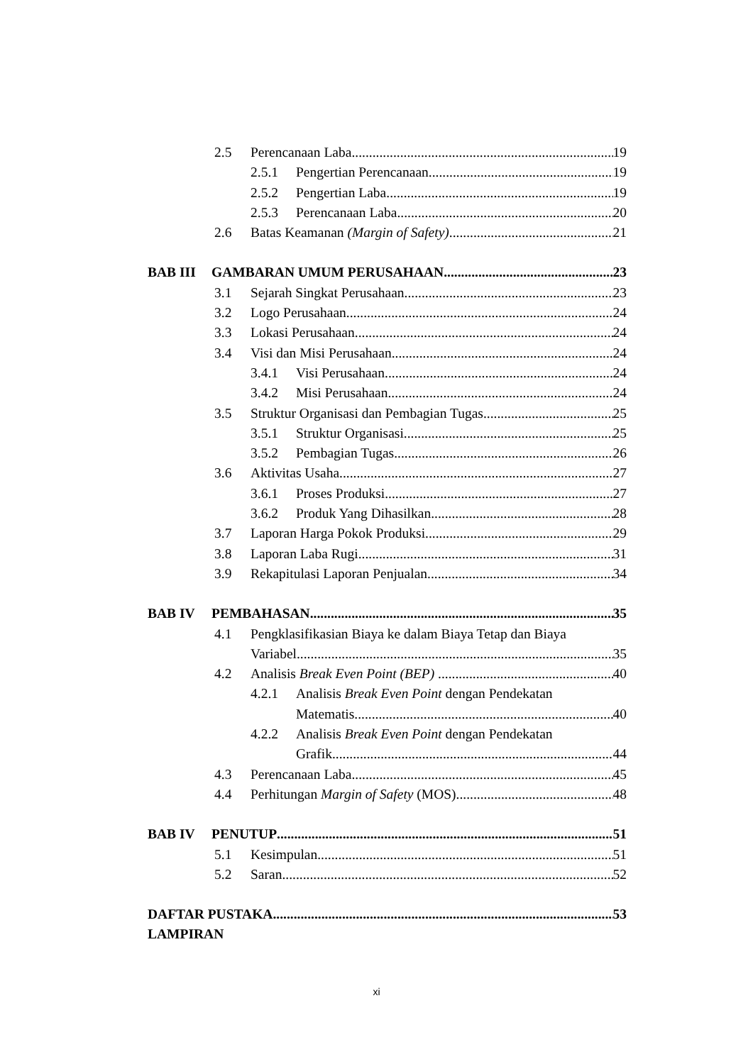2.5 Perencanaan Laba 19
2.5.1 Pengertian Perencanaan 19
2.5.2 Pengertian Laba 19
2.5.3 Perencanaan Laba 20
2.6 Batas Keamanan (Margin of Safety) 21
BAB III GAMBARAN UMUM PERUSAHAAN 23
3.1 Sejarah Singkat Perusahaan 23
3.2 Logo Perusahaan 24
3.3 Lokasi Perusahaan 24
3.4 Visi dan Misi Perusahaan 24
3.4.1 Visi Perusahaan 24
3.4.2 Misi Perusahaan 24
3.5 Struktur Organisasi dan Pembagian Tugas 25
3.5.1 Struktur Organisasi 25
3.5.2 Pembagian Tugas 26
3.6 Aktivitas Usaha 27
3.6.1 Proses Produksi 27
3.6.2 Produk Yang Dihasilkan 28
3.7 Laporan Harga Pokok Produksi 29
3.8 Laporan Laba Rugi 31
3.9 Rekapitulasi Laporan Penjualan 34
BAB IV PEMBAHASAN 35
4.1 Pengklasifikasian Biaya ke dalam Biaya Tetap dan Biaya
Variabel 35
4.2 Analisis Break Even Point (BEP) 40
4.2.1 Analisis Break Even Point dengan Pendekatan
Matematis 40
4.2.2 Analisis Break Even Point dengan Pendekatan
Grafik 44
4.3 Perencanaan Laba 45
4.4 Perhitungan Margin of Safety (MOS) 48
BAB IV PENUTUP 51
5.1 Kesimpulan 51
5.2 Saran 52
DAFTAR PUSTAKA 53
LAMPIRAN
xi